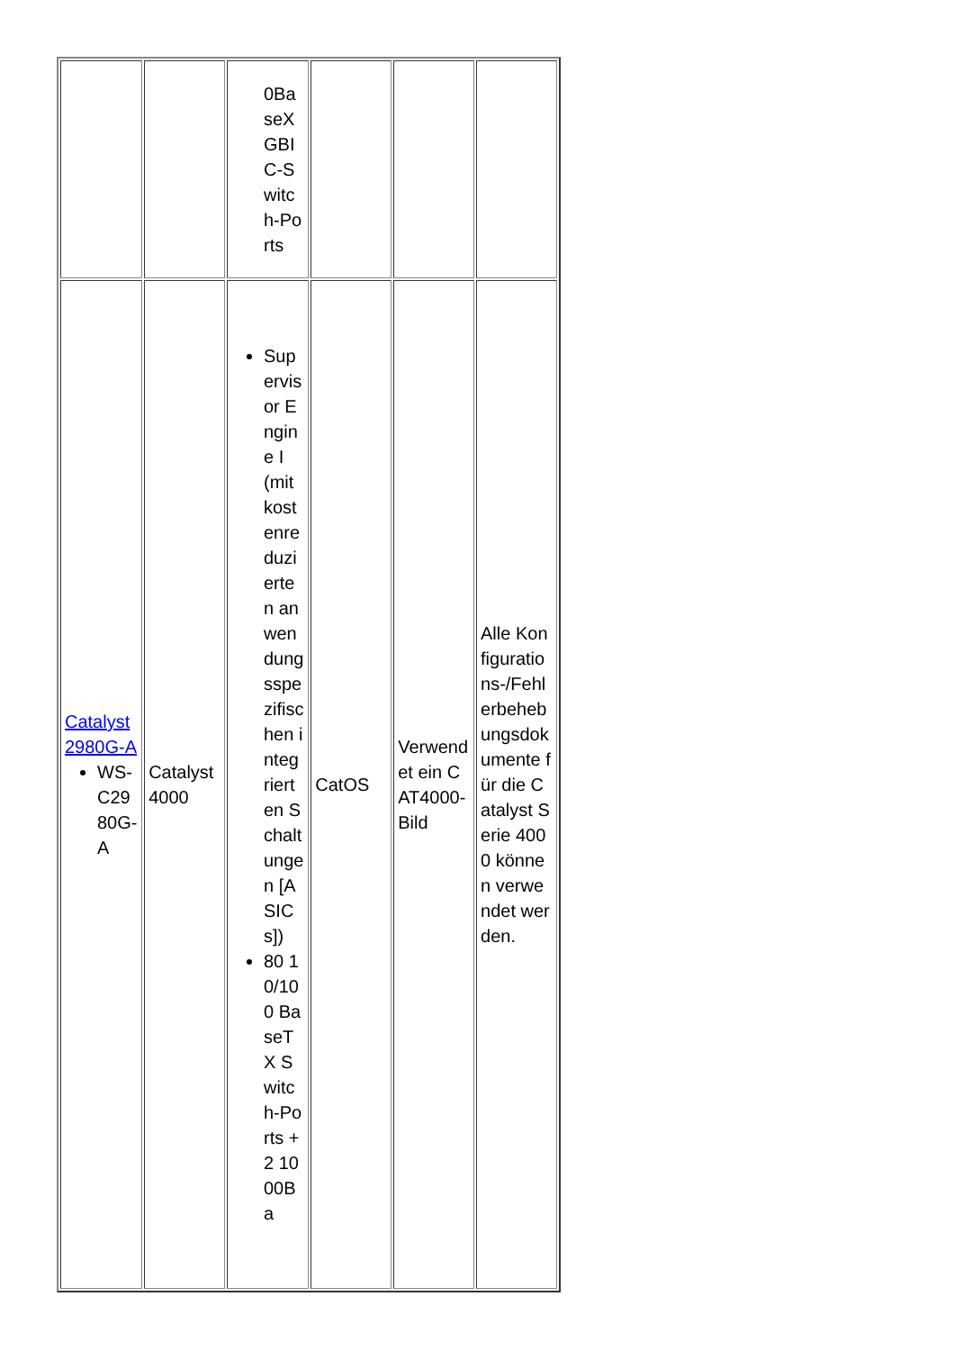| | | 0BaseX GBIC-Switch-Ports | | | |
| Catalyst 2980G-A WS-C2980G-A | Catalyst 4000 | Supervisor Engine I (mit kostenreduzierten anwendungsspezifischen integrierten Schaltungen [ASICs]) 80 10/100 BaseTX Switch-Ports + 2 1000Ba | CatOS | Verwendet ein CAT4000-Bild | Alle Konfigurations-/Fehlerbehebungsdokumente für die Catalyst Serie 4000 können verwendet werden. |